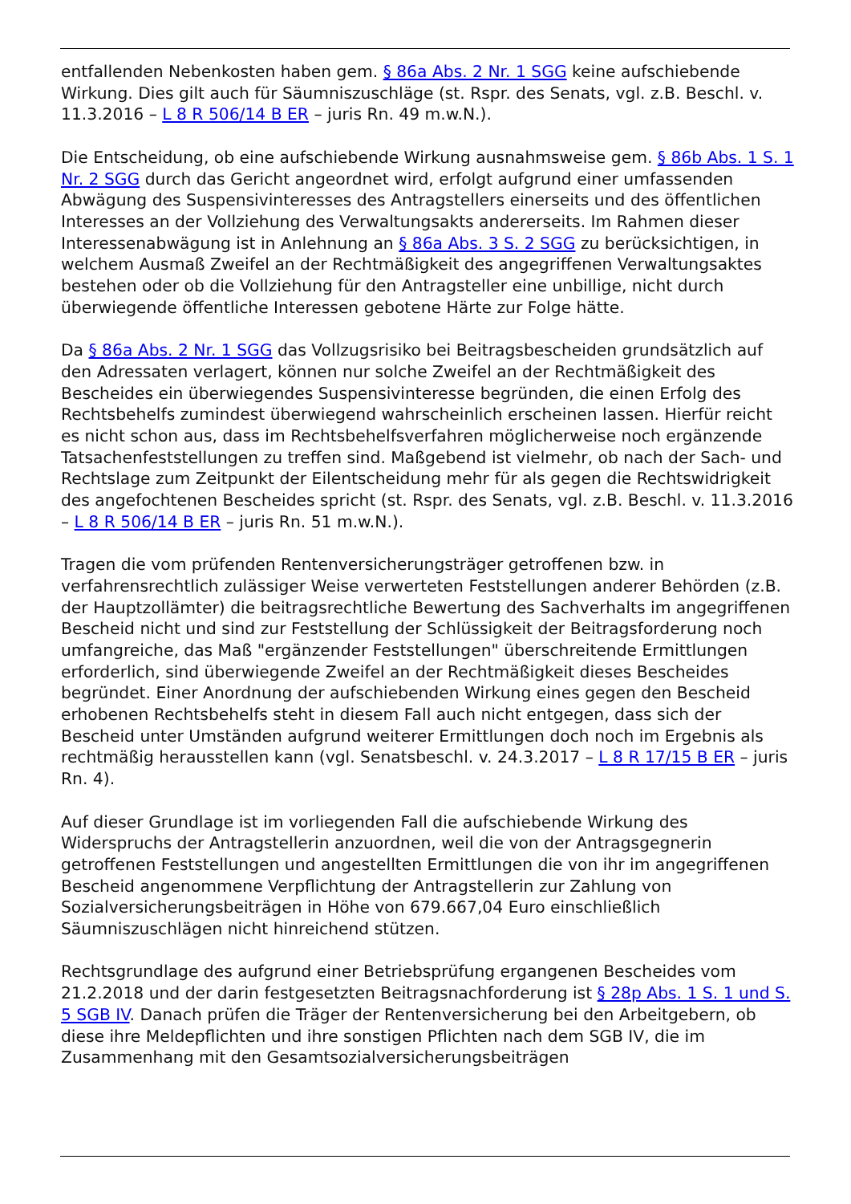entfallenden Nebenkosten haben gem. § 86a Abs. 2 Nr. 1 SGG keine aufschiebende Wirkung. Dies gilt auch für Säumniszuschläge (st. Rspr. des Senats, vgl. z.B. Beschl. v. 11.3.2016 – L 8 R 506/14 B ER – juris Rn. 49 m.w.N.).
Die Entscheidung, ob eine aufschiebende Wirkung ausnahmsweise gem. § 86b Abs. 1 S. 1 Nr. 2 SGG durch das Gericht angeordnet wird, erfolgt aufgrund einer umfassenden Abwägung des Suspensivinteresses des Antragstellers einerseits und des öffentlichen Interesses an der Vollziehung des Verwaltungsakts andererseits. Im Rahmen dieser Interessenabwägung ist in Anlehnung an § 86a Abs. 3 S. 2 SGG zu berücksichtigen, in welchem Ausmaß Zweifel an der Rechtmäßigkeit des angegriffenen Verwaltungsaktes bestehen oder ob die Vollziehung für den Antragsteller eine unbillige, nicht durch überwiegende öffentliche Interessen gebotene Härte zur Folge hätte.
Da § 86a Abs. 2 Nr. 1 SGG das Vollzugsrisiko bei Beitragsbescheiden grundsätzlich auf den Adressaten verlagert, können nur solche Zweifel an der Rechtmäßigkeit des Bescheides ein überwiegendes Suspensivinteresse begründen, die einen Erfolg des Rechtsbehelfs zumindest überwiegend wahrscheinlich erscheinen lassen. Hierfür reicht es nicht schon aus, dass im Rechtsbehelfsverfahren möglicherweise noch ergänzende Tatsachenfeststellungen zu treffen sind. Maßgebend ist vielmehr, ob nach der Sach- und Rechtslage zum Zeitpunkt der Eilentscheidung mehr für als gegen die Rechtswidrigkeit des angefochtenen Bescheides spricht (st. Rspr. des Senats, vgl. z.B. Beschl. v. 11.3.2016 – L 8 R 506/14 B ER – juris Rn. 51 m.w.N.).
Tragen die vom prüfenden Rentenversicherungsträger getroffenen bzw. in verfahrensrechtlich zulässiger Weise verwerteten Feststellungen anderer Behörden (z.B. der Hauptzollämter) die beitragsrechtliche Bewertung des Sachverhalts im angegriffenen Bescheid nicht und sind zur Feststellung der Schlüssigkeit der Beitragsforderung noch umfangreiche, das Maß "ergänzender Feststellungen" überschreitende Ermittlungen erforderlich, sind überwiegende Zweifel an der Rechtmäßigkeit dieses Bescheides begründet. Einer Anordnung der aufschiebenden Wirkung eines gegen den Bescheid erhobenen Rechtsbehelfs steht in diesem Fall auch nicht entgegen, dass sich der Bescheid unter Umständen aufgrund weiterer Ermittlungen doch noch im Ergebnis als rechtmäßig herausstellen kann (vgl. Senatsbeschl. v. 24.3.2017 – L 8 R 17/15 B ER – juris Rn. 4).
Auf dieser Grundlage ist im vorliegenden Fall die aufschiebende Wirkung des Widerspruchs der Antragstellerin anzuordnen, weil die von der Antragsgegnerin getroffenen Feststellungen und angestellten Ermittlungen die von ihr im angegriffenen Bescheid angenommene Verpflichtung der Antragstellerin zur Zahlung von Sozialversicherungsbeiträgen in Höhe von 679.667,04 Euro einschließlich Säumniszuschlägen nicht hinreichend stützen.
Rechtsgrundlage des aufgrund einer Betriebsprüfung ergangenen Bescheides vom 21.2.2018 und der darin festgesetzten Beitragsnachforderung ist § 28p Abs. 1 S. 1 und S. 5 SGB IV. Danach prüfen die Träger der Rentenversicherung bei den Arbeitgebern, ob diese ihre Meldepflichten und ihre sonstigen Pflichten nach dem SGB IV, die im Zusammenhang mit den Gesamtsozialversicherungsbeiträgen